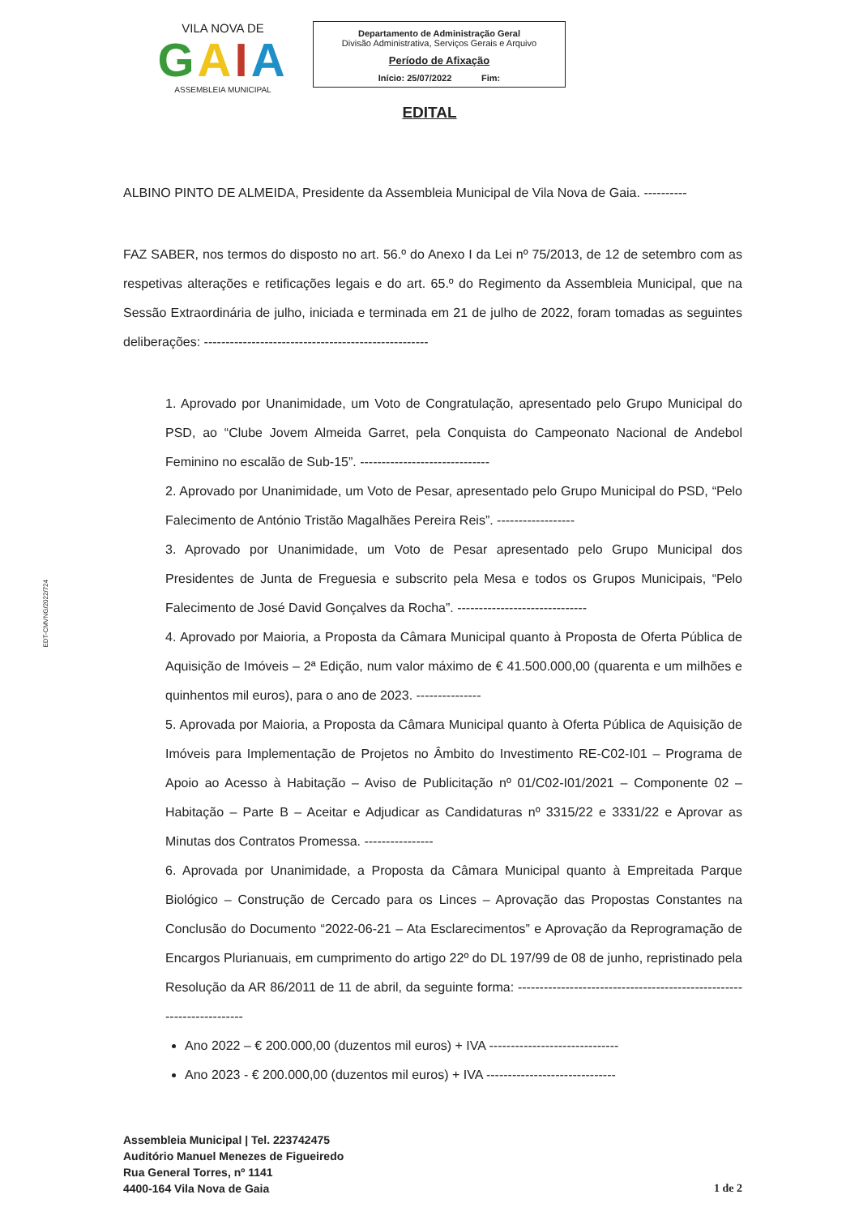VILA NOVA DE
GAIA
ASSEMBLEIA MUNICIPAL
Departamento de Administração Geral
Divisão Administrativa, Serviços Gerais e Arquivo
Período de Afixação
Início: 25/07/2022 Fim:
EDITAL
EDT-CMVNG/2022/724
ALBINO PINTO DE ALMEIDA, Presidente da Assembleia Municipal de Vila Nova de Gaia. ----------
FAZ SABER, nos termos do disposto no art. 56.º do Anexo I da Lei nº 75/2013, de 12 de setembro com as respetivas alterações e retificações legais e do art. 65.º do Regimento da Assembleia Municipal, que na Sessão Extraordinária de julho, iniciada e terminada em 21 de julho de 2022, foram tomadas as seguintes deliberações: ----------------------------------------------------
1. Aprovado por Unanimidade, um Voto de Congratulação, apresentado pelo Grupo Municipal do PSD, ao “Clube Jovem Almeida Garret, pela Conquista do Campeonato Nacional de Andebol Feminino no escalão de Sub-15”. ------------------------------
2. Aprovado por Unanimidade, um Voto de Pesar, apresentado pelo Grupo Municipal do PSD, “Pelo Falecimento de António Tristão Magalhães Pereira Reis”. ------------------
3. Aprovado por Unanimidade, um Voto de Pesar apresentado pelo Grupo Municipal dos Presidentes de Junta de Freguesia e subscrito pela Mesa e todos os Grupos Municipais, “Pelo Falecimento de José David Gonçalves da Rocha”. ------------------------------
4. Aprovado por Maioria, a Proposta da Câmara Municipal quanto à Proposta de Oferta Pública de Aquisição de Imóveis – 2ª Edição, num valor máximo de € 41.500.000,00 (quarenta e um milhões e quinhentos mil euros), para o ano de 2023. ---------------
5. Aprovada por Maioria, a Proposta da Câmara Municipal quanto à Oferta Pública de Aquisição de Imóveis para Implementação de Projetos no Âmbito do Investimento RE-C02-I01 – Programa de Apoio ao Acesso à Habitação – Aviso de Publicitação nº 01/C02-I01/2021 – Componente 02 – Habitação – Parte B – Aceitar e Adjudicar as Candidaturas nº 3315/22 e 3331/22 e Aprovar as Minutas dos Contratos Promessa. ----------------
6. Aprovada por Unanimidade, a Proposta da Câmara Municipal quanto à Empreitada Parque Biológico – Construção de Cercado para os Linces – Aprovação das Propostas Constantes na Conclusão do Documento “2022-06-21 – Ata Esclarecimentos” e Aprovação da Reprogramação de Encargos Plurianuais, em cumprimento do artigo 22º do DL 197/99 de 08 de junho, repristinado pela Resolução da AR 86/2011 de 11 de abril, da seguinte forma: ----------------------------------------------------------------------
Ano 2022 – € 200.000,00 (duzentos mil euros) + IVA ------------------------------
Ano 2023 - € 200.000,00 (duzentos mil euros) + IVA ------------------------------
Assembleia Municipal | Tel. 223742475
Auditório Manuel Menezes de Figueiredo
Rua General Torres, nº 1141
4400-164 Vila Nova de Gaia
1 de 2